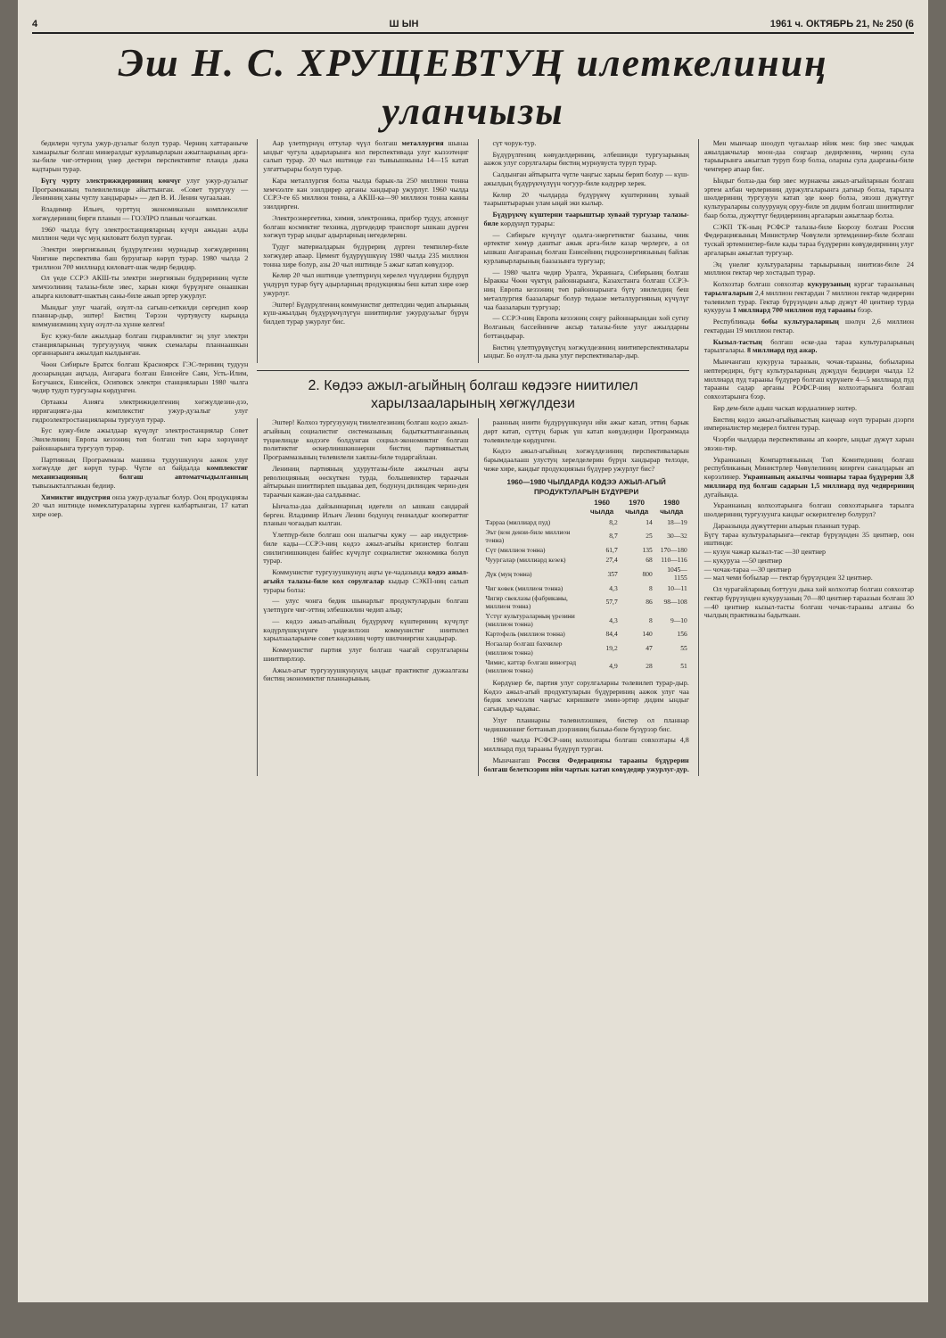4 Ш ЫН 1961 ч. ОКТЯБРЬ 21, № 250 (6
Эш Н. С. ХРУЩЕВТУҢ илеткелиниң уланчызы
бедилерн чугула ужур-дузалыг болуп турар. Черниң хаттараныче хамаарылыг болгаш минералдыг курлавырларын ажыглаарының арга-зы-биле чиг-эттерниң үнер дестери перспективтиг планда дыка кадтарын турар.
Бүгү чурту электрижидерииниң көнчүг улуг ужур-дузалыг Программаның төлевилелинде айыттынган. «Совет тургузуу — Ленинниң ханы чуглу хандырары» — деп В. И. Ленин чугаалаан.
Владимир Ильич, чурттуң экономиказын комплексилиг хөгжүдериниң бирги планын — ГОЭЛРО планын чогааткан.
1960 чылда бүгү электростанцияларның күчүн ажыдан алды миллион чеди чүс муң киловатт болуп турган.
Электри энергиязының бүдүрүлгезин мурнадыр хөгжүдериниң Чиигине перспектива баш бурунгаар көрүп турар. 1980 чылда 2 триллион 700 миллиард киловатт-шак чедир бедидир.
Ол үеде ССРЭ АКШ-ты электри энергиязын бүдүрериниң чүгле хемчээлиниң талазы-биле эвес, харын киҗи бүрүзүнге онаашкан алырга киловатт-шактың саны-биле ажып эртер ужурлуг.
Мындыг улуг чаагай, өзүлт-ла сагыш-сеткилди сергедип көөр планнар-дыр, эштер! Бистиң Төрээн чуртувусту кырында коммунизмниң хүнү өзүлт-ла хүнне келген!
Бус кужу-биле ажылдаар болгаш гидравликтиг эң улуг электри станцияларының тургузуунуң чижек схемалары планнаашкын органнарынга ажылдап кылдынган.
Чөөн Сибирьге Братск болгаш Красноярск ГЭС-териниң тудуун доозарындан аңгыда, Ангарага болгаш Енисейге Саян, Усть-Илим, Богучанск, Енисейск, Осиповск электри станцияларын 1980 чылга чедир тудуп тургузары көрдүнген.
Ортаакы Азияга электрижиделгениң хөгжүлдезин-дээ, ирригацияга-даа комплекстиг ужур-дузалыг улуг гидроэлектростанцияларны тургузуп турар.
Бус кужу-биле ажылдаар күчүлүг электростанциялар Совет Эвилелиниң Европа кезээниң төп болгаш төп кара хөрзүннүг районнарынга тургузуп турар.
Партияның Программазы машина тудуушкунун аажок улуг хөгжүлде дег көрүп турар. Чүгле ол байдалда комплекстиг механизацияның болгаш автоматчыдылганның тывызыкталгыжын бедиир.
Химиктиг индустрия онза ужур-дузалыг болур. Ооң продукциязы 20 чыл иштинде нөмеклатураларны хүрген калбартынган, 17 катап хире өзер.
Аар үлетпүрнүң оттулар чүүл болгаш металлургия шынаа ындыг чугула адырларынга кол перспективада улуг кызээтеңиг салып турар. 20 чыл иштинде газ тывыышкыны 14—15 катап улгаттырары болуп турар.
Кара металлургия болза чылда барык-ла 250 миллион тонна хемчээлге кан эзилдирер арганы хандырар ужурлуг. 1960 чылда ССРЭ-ге 65 миллион тонна, а АКШ-ка—90 миллион тонна канны эзилдирген.
Электроэнергетика, химия, электроника, прибор тудуу, атомнуг болгаш космиктиг техника, дүргедедир транспорт ышкаш дүрген хөгжүп турар ындыг адырларның негеделерин.
Тудуг материалдарын бүдүрериң дүрген темпилер-биле хөгжүдер апаар. Цемент бүдүрүүшкүнү 1980 чылда 235 миллион тонна хире болур, азы 20 чыл иштинде 5 ажыг катап көвүдээр.
Келир 20 чыл иштинде үлетпүрнүң херелел чүүлдерин бүдүрүп үндүрүп турар бүгү адырларның продукциязы беш катап хире өзер ужурлуг.
Эштер! Бүдүрүлгениң коммунистиг дептелдин чедип алырының күш-ажылдың бүдүрүкчүлүгүн шиитпирлиг ужурдузалыг бүрүн билдеп турар ужурлуг бис.
сүт чорук-тур.
Бүдүрүлгениң көвүделдериниң, әлбешинди тургузарының аажок улуг сорулгалары бистиң мурнувуста туруп турар.
Салдынган айтырыгга чүгле чаңгыс харыы берип болур — күш-ажылдың бүдүрүкчүлүүн чогуур-биле көдүрер херек.
Келир 20 чылдарда бүдүрүкчү күштериниң хуваай таарыштырарын улам ыңай эки кылыр.
Бүдүрүкчү күштерни таарыштыр хуваай тургузар талазы-биле көрдүнүп турары:
— Сибирьге күчүлүг одалга-энергетиктиг баазаны, чиик өртектиг хөмүр даштыг ажык арга-биле казар черлерге, а ол ышкаш Ангараның болгаш Енисейниң гидроэнергиязының байлак курлавырларының баазазынга тургузар;
— 1980 чылга чедир Уралга, Украинага, Сибирьниң болгаш Ыраккы Чөөн чүктүң районнарынга, Казахстанга болгаш ССРЭ-ниң Европа кезээниң төп районнарынга бүгү эвилелдиң беш металлургия баазаларыг болур тедаазе металлургияның күчүлүг чаа баазаларын тургузар;
— ССРЭ-ниң Европа кезээниң соңгу районнарындан хөй сугну Волганың бассейнинче аксыр талазы-биле улуг ажылдарны боттандырар.
Бистиң үлетпүрүвүстүң хөгжүлдезиниң ниитиперспективалары ындыг. Бо өзүлт-ла дыка улуг перспективалар-дыр.
2. Көдээ ажыл-агыйның болгаш көдээге ниитилел харылзааларының хөгжүлдези
Эштер! Колхоз тургузуунуң тиилелгезиниң болгаш көдээ ажыл-агыйның социалистиг системазының бадыткаттынганының түңнелинде көдээге болдунган социал-экономиктиг болгаш политиктиг өскерлиишкиннерни бистиң партиявыстың Программазының төлевилели хаялзы-биле тодаргайлаан.
Лениниң партияның удурутгазы-биле ажылчын аңгы революцияның өөскүткен турда, большевиктер тараачын айтырыын шиитпирлеп шыдаваа деп, бодунуң дилиндек черин-ден тараачын кажан-даа салдынмас.
Ынчалза-даа дайзыннарның идегели ол ышкаш сандарай берген. Владимир Ильич Ленин бодунуң гениалдыг кооператтиг планын чогаадып кылган.
Үлетпүр-биле болгаш оон шалыгчы кужу — аар индустрия-биле кады—ССРЭ-ниң көдээ ажыл-агыйы кризистер болгаш сиилигиишкинден байбес күчүлүг социалистиг экономика болуп турар.
Коммунистиг тургузуушкунуң аңгы үе-чадазында көдээ ажыл-агыйл талазы-биле кол сорулгалар кыдыр СЭКП-ниң салып турары болза:
— улус чонга бедик шынарлыг продуктулардын болгаш үлетпүрге чиг-эттиң элбешкилин чедип алыр;
— көдээ ажыл-агыйның бүдүрүкчү күштериниң күчүлүг көдүрлүшкүнүнге үндезилээш коммунистиг ниитилел харылзааларынче совет көдээниң чорту шилчииргин хандырар.
Коммунистиг партия улуг болгаш чаагай сорулгаларны шиитпирлээр.
Ажыл-агыг тургузуушкунунуң ындыг практиктиг дужаалгазы бистиң экономиктиг планнарының.
раанның ниити бүдүрүүшкүнүн ийи ажыг катап, эттиң барык дөрт катап, сүттүң барык үш катап көвүдедири Программада төлевилелде көрдүнген.
Көдээ ажыл-агыйның хөгжүлдезиниң перспективаларын барымдаалааш улустуң херелделерин бүрүн хандырар телээде, чеже хире, кандыг продукциязын бүдүрер ужурлуг бис?
| 1960—1980 ЧЫЛДАРДА КӨДЭЭ АЖЫЛ-АГЫЙ | | | |
| --- | --- | --- | --- |
| ПРОДУКТУЛАРЫН БҮДҮРЕРИ | | | |
| | 1960 чылда | 1970 чылда | 1980 чылда |
| Тарраа (миллиард пуд) | 8,2 | 14 | 18—19 |
| Эът (кон дензи-биле миллион тонна) | 8,7 | 25 | 30—32 |
| Сүт (миллион тонна) | 61,7 | 135 | 170—180 |
| Чуургалар (миллиард кезек) | 27,4 | 68 | 110—116 |
| Дүк (муң тонна) | 357 | 800 | 1045—1155 |
| Чиг көвек (миллион тонна) | 4,3 | 8 | 10—11 |
| Чигир свеклазы (фабриканы, миллион тонна) | 57,7 | 86 | 98—108 |
| Үстүг культураларның үрезини (миллион тонна) | 4,3 | 8 | 9—10 |
| Картофель (миллион тонна) | 84,4 | 140 | 156 |
| Ногаалар болгаш бахчилер (миллион тонна) | 19,2 | 47 | 55 |
| Чимис, каттар болгаш виноград (миллион тонна) | 4,9 | 28 | 51 |
Көрдүнер бе, партия улуг сорулгаларны төлевилеп турар-дыр. Көдээ ажыл-агый продуктуларын бүдүрериниң аажок улуг чаа бедик хемчээли чаңгыс киришкеге эмин-эртир дидим ындыг сагындыр чадавас.
Улуг планнарны төлевилээшкен, бистер ол планнар чедишкинниг боттанып дээрзиниң бызыы-биле бүзүрээр бис.
1960 чылда РСФСР-ниң колхозтары болгаш совхозтары 4,8 миллиард пуд тарааны бүдүрүп турган.
Мынчангаш Россия Федерациязы тарааны бүдүрерин болгаш белеткээрин ийи чартык катап көвүдедир ужурлуг-дур.
Мен мынчаар шоодуп чугаалаар ийик мен: бир эвес чамдык ажылдакчылар моон-даа соңгаар дедирлениң, черниң сула тарыырынга ажыглап туруп бээр болза, оларны сула даарганы-биле чемгерер апаар бис.
Ындыг болза-даа бир эвес мурнакчы ажыл-агыйларнын болгаш эртем албан черлериниң дуржулгаларынга дагныр болза, тарылга шөлдериниң тургузуун катап эде көөр болза, эвээш дүжүттүг культураларны солуурунуң оруу-биле эп дидим болгаш шиитпирлиг баар болза, дүжүттүг бедидериниң аргаларын ажыглаар болза.
СЭКП ТК-ның РСФСР талазы-биле Бюрозу болгаш Россия Федерациязының Министрлер Чөвүлели эртемденнер-биле болгаш тускай эртемниглер-биле кады тараа бүдүрерин көвүдедириниң улуг аргаларын ажыглап тургузар.
Эң үнелиг культураларны тарыырының ниитизи-биле 24 миллион гектар чер хостадып турар.
Колхозтар болгаш совхозтар кукурузаның кургаг тараазының тарылгаларын 2,4 миллион гектардан 7 миллион гектар чедирерин төлевилеп турар. Гектар бүрүзүнден алыр дүжүт 40 центнер турда кукуруза 1 миллиард 700 миллион пуд тарааны бээр.
Республикада бобы культураларның шөлүн 2,6 миллион гектардан 19 миллион гектар.
Кызыл-тастың болгаш өске-даа тараа культураларының тарылгалары. 8 миллиард пуд ажар.
Мынчангаш кукуруза тараазын, чочак-тарааны, бобыларны нептередирн, бүгү культураларның дүжүдүн бедидери чылда 12 миллиард пуд тарааны бүдүрер болгаш күрүнеге 4—5 миллиард пуд тарааны садар арганы РОФСР-ниң колхозтарынга болгаш совхозтарынга бээр.
Бир дем-биле адыш часкап кордаалинер эштер.
Бистиң көдээ ажыл-агыйывыстың каңчаар өзүп турарын дээрги империалистер медерел билген турар.
Чээрби чылдарда перспективаны ап көөрге, ындыг дүжүт харын эвээш-тир.
Украинаның Компартиязының Төп Комитединиң болгаш республиканың Министрлер Чөвүлелиниң киирген саналдарын ап көрээлинер. Украинаның ажылчы чоннары тараа бүдүрерин 3,8 миллиард пуд болгаш садарын 1,5 миллиард пуд чедирериниң дугайында.
Украинаның колхозтарынга болгаш совхозтарынга тарылга шөлдериниң тургузуунга кандыг өскерилгелер болурул?
Дараазында дүжүттерни алырын планнап турар.
Бүгү тараа культураларынга—гектар бүрүзүнден 35 центнер, оон иштинде:
— кузун чажар кызыл-тас —30 центнер
— кукуруза —50 центнер
— чочак-тараа —30 центнер
— мал чеми бобылар — гектар бүрүзүнден 32 центнер.
Ол чурагайларның боттуун дыка хөй колхозтар болгаш совхозтар гектар бүрүзүнден кукурузаның 70—80 центнер тараазын болгаш 30—40 центнер кызыл-тасты болгаш чочак-тарааны алганы бо чылдың практиказы бадыткаан.